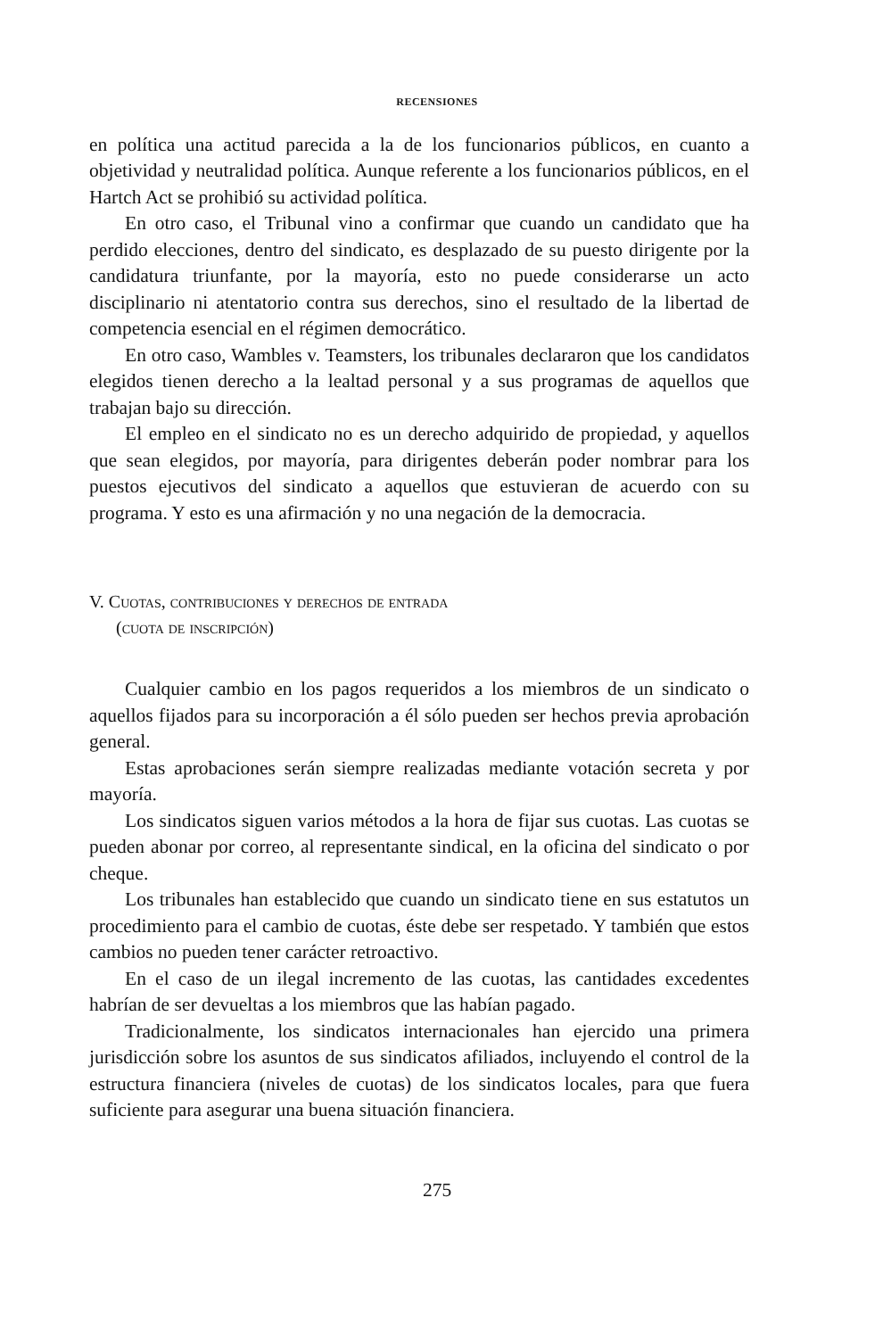RECENSIONES
en política una actitud parecida a la de los funcionarios públicos, en cuanto a objetividad y neutralidad política. Aunque referente a los funcionarios públicos, en el Hartch Act se prohibió su actividad política.
En otro caso, el Tribunal vino a confirmar que cuando un candidato que ha perdido elecciones, dentro del sindicato, es desplazado de su puesto dirigente por la candidatura triunfante, por la mayoría, esto no puede considerarse un acto disciplinario ni atentatorio contra sus derechos, sino el resultado de la libertad de competencia esencial en el régimen democrático.
En otro caso, Wambles v. Teamsters, los tribunales declararon que los candidatos elegidos tienen derecho a la lealtad personal y a sus programas de aquellos que trabajan bajo su dirección.
El empleo en el sindicato no es un derecho adquirido de propiedad, y aquellos que sean elegidos, por mayoría, para dirigentes deberán poder nombrar para los puestos ejecutivos del sindicato a aquellos que estuvieran de acuerdo con su programa. Y esto es una afirmación y no una negación de la democracia.
V. Cuotas, contribuciones y derechos de entrada
(cuota de inscripción)
Cualquier cambio en los pagos requeridos a los miembros de un sindicato o aquellos fijados para su incorporación a él sólo pueden ser hechos previa aprobación general.
Estas aprobaciones serán siempre realizadas mediante votación secreta y por mayoría.
Los sindicatos siguen varios métodos a la hora de fijar sus cuotas. Las cuotas se pueden abonar por correo, al representante sindical, en la oficina del sindicato o por cheque.
Los tribunales han establecido que cuando un sindicato tiene en sus estatutos un procedimiento para el cambio de cuotas, éste debe ser respetado. Y también que estos cambios no pueden tener carácter retroactivo.
En el caso de un ilegal incremento de las cuotas, las cantidades excedentes habrían de ser devueltas a los miembros que las habían pagado.
Tradicionalmente, los sindicatos internacionales han ejercido una primera jurisdicción sobre los asuntos de sus sindicatos afiliados, incluyendo el control de la estructura financiera (niveles de cuotas) de los sindicatos locales, para que fuera suficiente para asegurar una buena situación financiera.
275